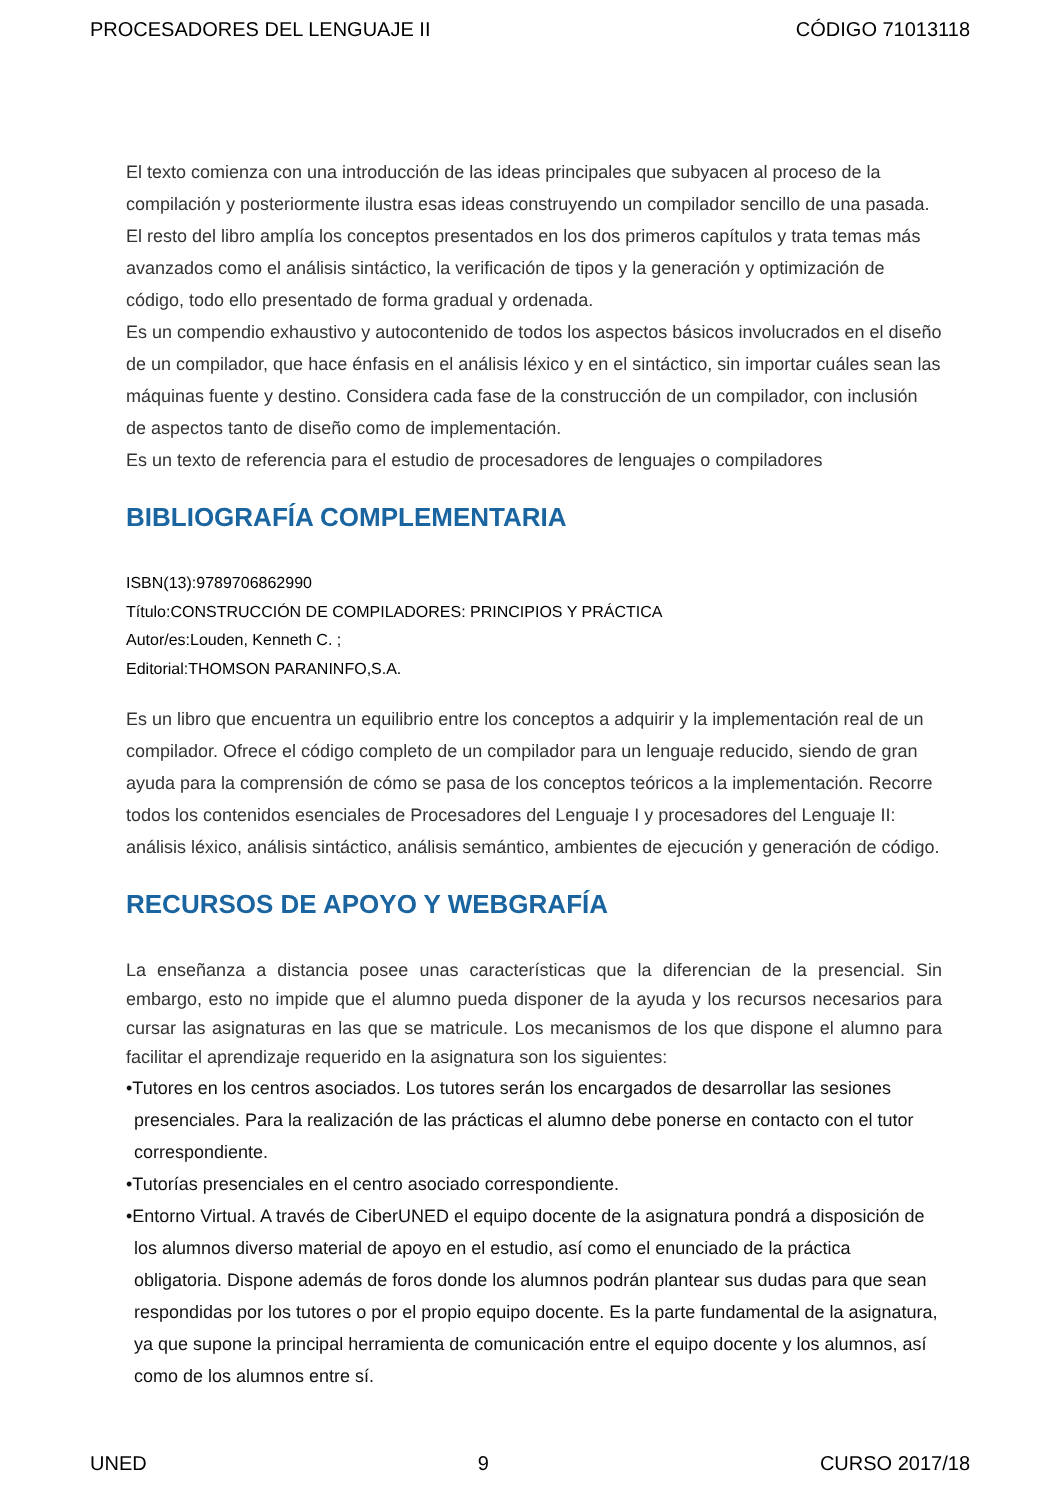PROCESADORES DEL LENGUAJE II CÓDIGO 71013118
El texto comienza con una introducción de las ideas principales que subyacen al proceso de la compilación y posteriormente ilustra esas ideas construyendo un compilador sencillo de una pasada. El resto del libro amplía los conceptos presentados en los dos primeros capítulos y trata temas más avanzados como el análisis sintáctico, la verificación de tipos y la generación y optimización de código, todo ello presentado de forma gradual y ordenada.
Es un compendio exhaustivo y autocontenido de todos los aspectos básicos involucrados en el diseño de un compilador, que hace énfasis en el análisis léxico y en el sintáctico, sin importar cuáles sean las máquinas fuente y destino. Considera cada fase de la construcción de un compilador, con inclusión de aspectos tanto de diseño como de implementación.
Es un texto de referencia para el estudio de procesadores de lenguajes o compiladores
BIBLIOGRAFÍA COMPLEMENTARIA
ISBN(13):9789706862990
Título:CONSTRUCCIÓN DE COMPILADORES: PRINCIPIOS Y PRÁCTICA
Autor/es:Louden, Kenneth C. ;
Editorial:THOMSON PARANINFO,S.A.
Es un libro que encuentra un equilibrio entre los conceptos a adquirir y la implementación real de un compilador. Ofrece el código completo de un compilador para un lenguaje reducido, siendo de gran ayuda para la comprensión de cómo se pasa de los conceptos teóricos a la implementación. Recorre todos los contenidos esenciales de Procesadores del Lenguaje I y procesadores del Lenguaje II: análisis léxico, análisis sintáctico, análisis semántico, ambientes de ejecución y generación de código.
RECURSOS DE APOYO Y WEBGRAFÍA
La enseñanza a distancia posee unas características que la diferencian de la presencial. Sin embargo, esto no impide que el alumno pueda disponer de la ayuda y los recursos necesarios para cursar las asignaturas en las que se matricule. Los mecanismos de los que dispone el alumno para facilitar el aprendizaje requerido en la asignatura son los siguientes:
•Tutores en los centros asociados. Los tutores serán los encargados de desarrollar las sesiones presenciales. Para la realización de las prácticas el alumno debe ponerse en contacto con el tutor correspondiente.
•Tutorías presenciales en el centro asociado correspondiente.
•Entorno Virtual. A través de CiberUNED el equipo docente de la asignatura pondrá a disposición de los alumnos diverso material de apoyo en el estudio, así como el enunciado de la práctica obligatoria. Dispone además de foros donde los alumnos podrán plantear sus dudas para que sean respondidas por los tutores o por el propio equipo docente. Es la parte fundamental de la asignatura, ya que supone la principal herramienta de comunicación entre el equipo docente y los alumnos, así como de los alumnos entre sí.
UNED 9 CURSO 2017/18